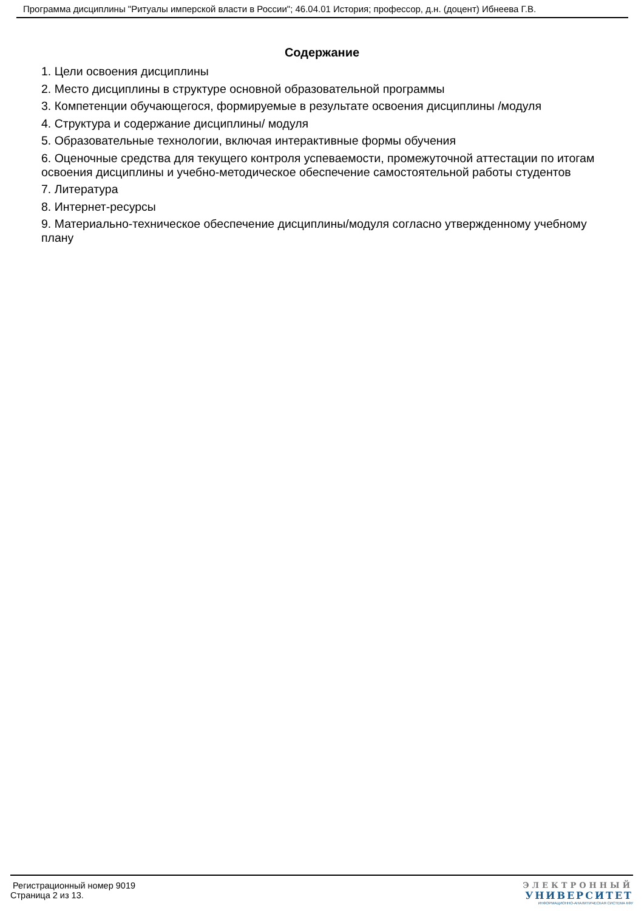Программа дисциплины "Ритуалы имперской власти в России"; 46.04.01 История; профессор, д.н. (доцент) Ибнеева Г.В.
Содержание
1. Цели освоения дисциплины
2. Место дисциплины в структуре основной образовательной программы
3. Компетенции обучающегося, формируемые в результате освоения дисциплины /модуля
4. Структура и содержание дисциплины/ модуля
5. Образовательные технологии, включая интерактивные формы обучения
6. Оценочные средства для текущего контроля успеваемости, промежуточной аттестации по итогам освоения дисциплины и учебно-методическое обеспечение самостоятельной работы студентов
7. Литература
8. Интернет-ресурсы
9. Материально-техническое обеспечение дисциплины/модуля согласно утвержденному учебному плану
Регистрационный номер 9019
Страница 2 из 13.
ЭЛЕКТРОННЫЙ
УНИВЕРСИТЕТ
ИНФОРМАЦИОННО-АНАЛИТИЧЕСКАЯ СИСТЕМА КФУ